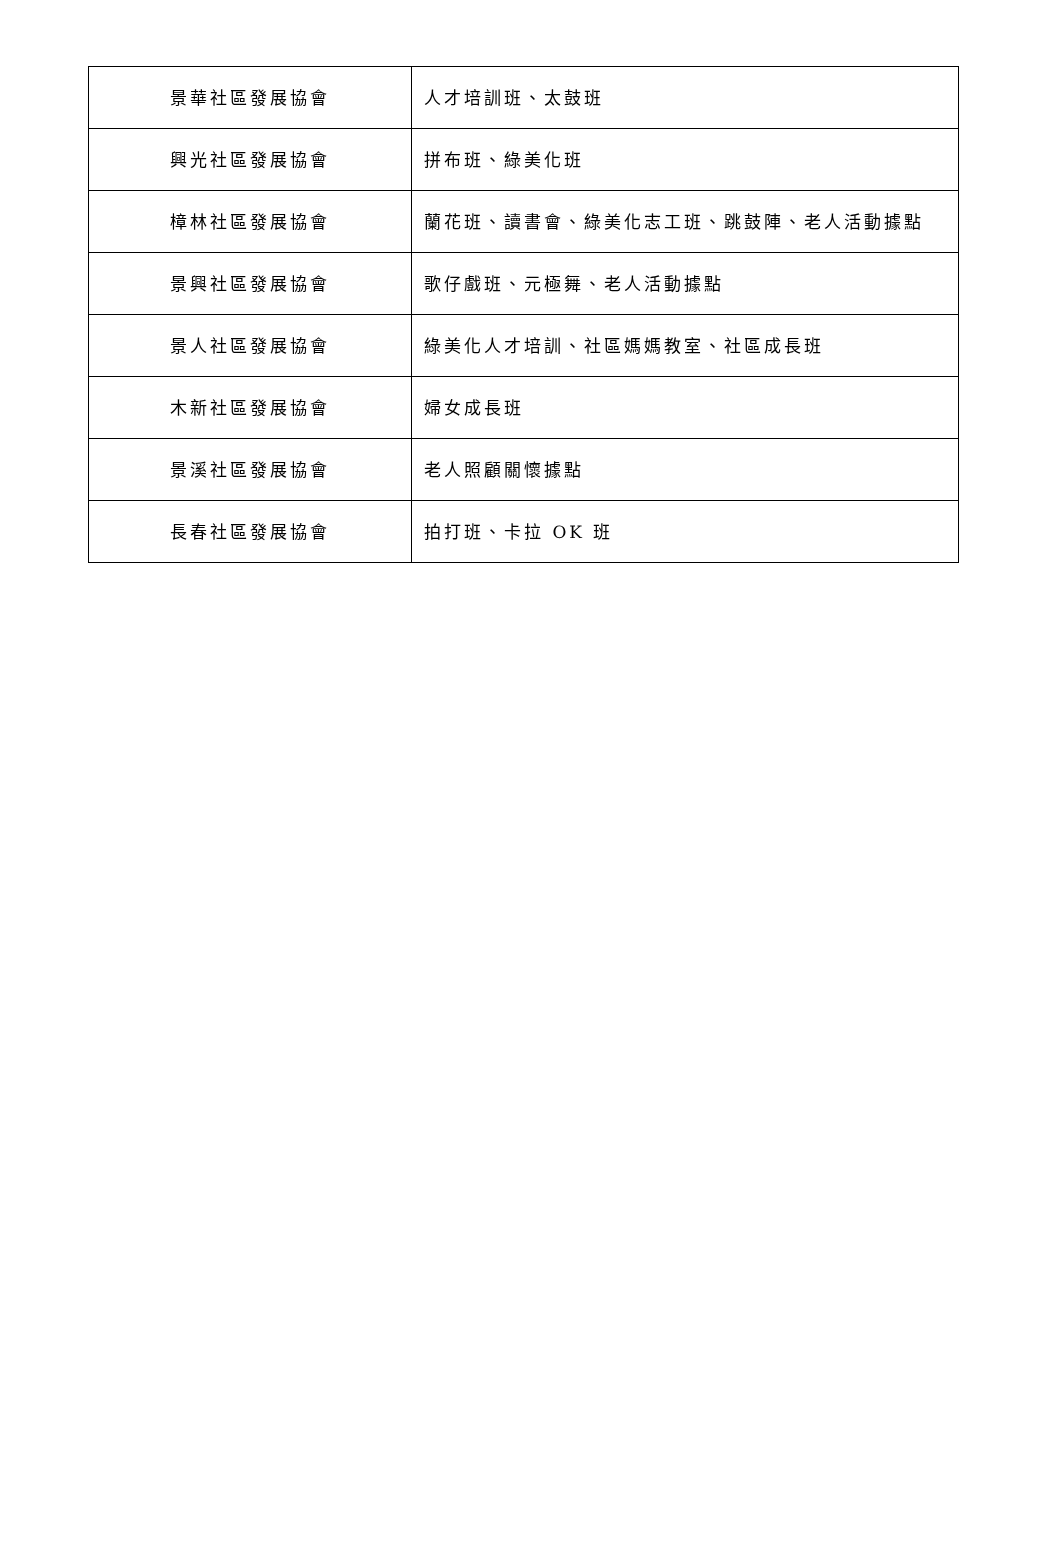| 景華社區發展協會 | 人才培訓班、太鼓班 |
| 興光社區發展協會 | 拼布班、綠美化班 |
| 樟林社區發展協會 | 蘭花班、讀書會、綠美化志工班、跳鼓陣、老人活動據點 |
| 景興社區發展協會 | 歌仔戲班、元極舞、老人活動據點 |
| 景人社區發展協會 | 綠美化人才培訓、社區媽媽教室、社區成長班 |
| 木新社區發展協會 | 婦女成長班 |
| 景溪社區發展協會 | 老人照顧關懷據點 |
| 長春社區發展協會 | 拍打班、卡拉 OK 班 |